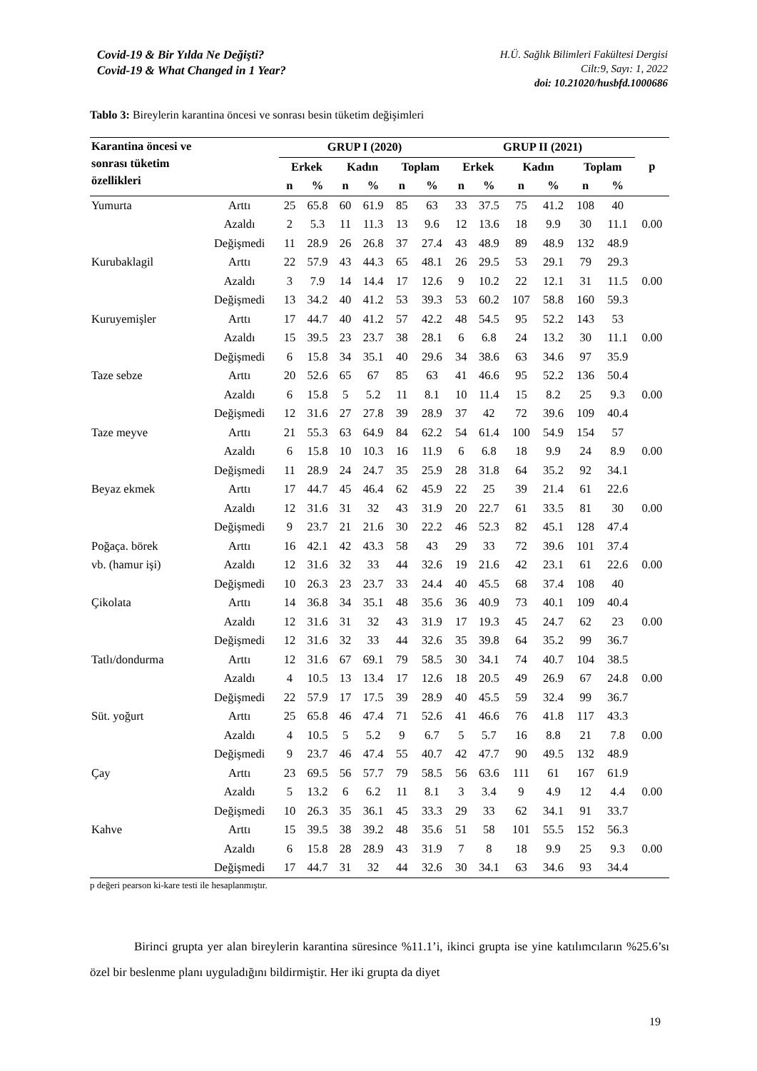Covid-19 & Bir Yılda Ne Değişti?
Covid-19 & What Changed in 1 Year?
H.Ü. Sağlık Bilimleri Fakültesi Dergisi
Cilt:9, Sayı: 1, 2022
doi: 10.21020/husbfd.1000686
Tablo 3: Bireylerin karantina öncesi ve sonrası besin tüketim değişimleri
| Karantina öncesi ve sonrası tüketim özellikleri | | GRUP I (2020) | | | | | | GRUP II (2021) | | | | | | p |
| --- | --- | --- | --- | --- | --- | --- | --- | --- | --- | --- | --- | --- | --- | --- |
| | | Erkek | | Kadın | | Toplam | | Erkek | | Kadın | | Toplam | | |
| | | n | % | n | % | n | % | n | % | n | % | n | % | |
| Yumurta | Arttı | 25 | 65.8 | 60 | 61.9 | 85 | 63 | 33 | 37.5 | 75 | 41.2 | 108 | 40 | |
| | Azaldı | 2 | 5.3 | 11 | 11.3 | 13 | 9.6 | 12 | 13.6 | 18 | 9.9 | 30 | 11.1 | 0.00 |
| | Değişmedi | 11 | 28.9 | 26 | 26.8 | 37 | 27.4 | 43 | 48.9 | 89 | 48.9 | 132 | 48.9 | |
| Kurubaklagil | Arttı | 22 | 57.9 | 43 | 44.3 | 65 | 48.1 | 26 | 29.5 | 53 | 29.1 | 79 | 29.3 | |
| | Azaldı | 3 | 7.9 | 14 | 14.4 | 17 | 12.6 | 9 | 10.2 | 22 | 12.1 | 31 | 11.5 | 0.00 |
| | Değişmedi | 13 | 34.2 | 40 | 41.2 | 53 | 39.3 | 53 | 60.2 | 107 | 58.8 | 160 | 59.3 | |
| Kuruyemişler | Arttı | 17 | 44.7 | 40 | 41.2 | 57 | 42.2 | 48 | 54.5 | 95 | 52.2 | 143 | 53 | |
| | Azaldı | 15 | 39.5 | 23 | 23.7 | 38 | 28.1 | 6 | 6.8 | 24 | 13.2 | 30 | 11.1 | 0.00 |
| | Değişmedi | 6 | 15.8 | 34 | 35.1 | 40 | 29.6 | 34 | 38.6 | 63 | 34.6 | 97 | 35.9 | |
| Taze sebze | Arttı | 20 | 52.6 | 65 | 67 | 85 | 63 | 41 | 46.6 | 95 | 52.2 | 136 | 50.4 | |
| | Azaldı | 6 | 15.8 | 5 | 5.2 | 11 | 8.1 | 10 | 11.4 | 15 | 8.2 | 25 | 9.3 | 0.00 |
| | Değişmedi | 12 | 31.6 | 27 | 27.8 | 39 | 28.9 | 37 | 42 | 72 | 39.6 | 109 | 40.4 | |
| Taze meyve | Arttı | 21 | 55.3 | 63 | 64.9 | 84 | 62.2 | 54 | 61.4 | 100 | 54.9 | 154 | 57 | |
| | Azaldı | 6 | 15.8 | 10 | 10.3 | 16 | 11.9 | 6 | 6.8 | 18 | 9.9 | 24 | 8.9 | 0.00 |
| | Değişmedi | 11 | 28.9 | 24 | 24.7 | 35 | 25.9 | 28 | 31.8 | 64 | 35.2 | 92 | 34.1 | |
| Beyaz ekmek | Arttı | 17 | 44.7 | 45 | 46.4 | 62 | 45.9 | 22 | 25 | 39 | 21.4 | 61 | 22.6 | |
| | Azaldı | 12 | 31.6 | 31 | 32 | 43 | 31.9 | 20 | 22.7 | 61 | 33.5 | 81 | 30 | 0.00 |
| | Değişmedi | 9 | 23.7 | 21 | 21.6 | 30 | 22.2 | 46 | 52.3 | 82 | 45.1 | 128 | 47.4 | |
| Poğaça. börek | Arttı | 16 | 42.1 | 42 | 43.3 | 58 | 43 | 29 | 33 | 72 | 39.6 | 101 | 37.4 | |
| vb. (hamur işi) | Azaldı | 12 | 31.6 | 32 | 33 | 44 | 32.6 | 19 | 21.6 | 42 | 23.1 | 61 | 22.6 | 0.00 |
| | Değişmedi | 10 | 26.3 | 23 | 23.7 | 33 | 24.4 | 40 | 45.5 | 68 | 37.4 | 108 | 40 | |
| Çikolata | Arttı | 14 | 36.8 | 34 | 35.1 | 48 | 35.6 | 36 | 40.9 | 73 | 40.1 | 109 | 40.4 | |
| | Azaldı | 12 | 31.6 | 31 | 32 | 43 | 31.9 | 17 | 19.3 | 45 | 24.7 | 62 | 23 | 0.00 |
| | Değişmedi | 12 | 31.6 | 32 | 33 | 44 | 32.6 | 35 | 39.8 | 64 | 35.2 | 99 | 36.7 | |
| Tatlı/dondurma | Arttı | 12 | 31.6 | 67 | 69.1 | 79 | 58.5 | 30 | 34.1 | 74 | 40.7 | 104 | 38.5 | |
| | Azaldı | 4 | 10.5 | 13 | 13.4 | 17 | 12.6 | 18 | 20.5 | 49 | 26.9 | 67 | 24.8 | 0.00 |
| | Değişmedi | 22 | 57.9 | 17 | 17.5 | 39 | 28.9 | 40 | 45.5 | 59 | 32.4 | 99 | 36.7 | |
| Süt. yoğurt | Arttı | 25 | 65.8 | 46 | 47.4 | 71 | 52.6 | 41 | 46.6 | 76 | 41.8 | 117 | 43.3 | |
| | Azaldı | 4 | 10.5 | 5 | 5.2 | 9 | 6.7 | 5 | 5.7 | 16 | 8.8 | 21 | 7.8 | 0.00 |
| | Değişmedi | 9 | 23.7 | 46 | 47.4 | 55 | 40.7 | 42 | 47.7 | 90 | 49.5 | 132 | 48.9 | |
| Çay | Arttı | 23 | 69.5 | 56 | 57.7 | 79 | 58.5 | 56 | 63.6 | 111 | 61 | 167 | 61.9 | |
| | Azaldı | 5 | 13.2 | 6 | 6.2 | 11 | 8.1 | 3 | 3.4 | 9 | 4.9 | 12 | 4.4 | 0.00 |
| | Değişmedi | 10 | 26.3 | 35 | 36.1 | 45 | 33.3 | 29 | 33 | 62 | 34.1 | 91 | 33.7 | |
| Kahve | Arttı | 15 | 39.5 | 38 | 39.2 | 48 | 35.6 | 51 | 58 | 101 | 55.5 | 152 | 56.3 | |
| | Azaldı | 6 | 15.8 | 28 | 28.9 | 43 | 31.9 | 7 | 8 | 18 | 9.9 | 25 | 9.3 | 0.00 |
| | Değişmedi | 17 | 44.7 | 31 | 32 | 44 | 32.6 | 30 | 34.1 | 63 | 34.6 | 93 | 34.4 | |
p değeri pearson ki-kare testi ile hesaplanmıştır.
Birinci grupta yer alan bireylerin karantina süresince %11.1’i, ikinci grupta ise yine katılımcıların %25.6’sı özel bir beslenme planı uyguladığını bildirmiştir. Her iki grupta da diyet
19